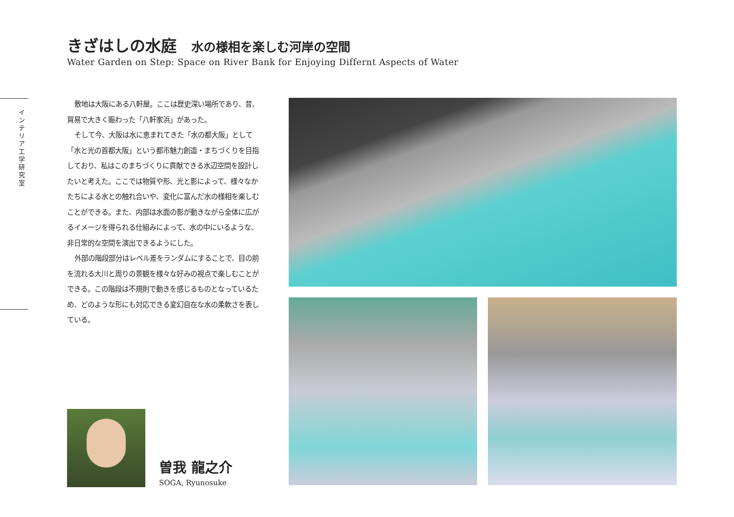きざはしの水庭 水の様相を楽しむ河岸の空間
Water Garden on Step: Space on River Bank for Enjoying Differnt Aspects of Water
インテリア工学研究室
敷地は大阪にある八軒屋。ここは歴史深い場所であり、昔、貿易で大きく賑わった「八軒家浜」があった。
そして今、大阪は水に恵まれてきた「水の都大阪」として「水と光の首都大阪」という都市魅力創造・まちづくりを目指しており、私はこのまちづくりに貢献できる水辺空間を設計したいと考えた。ここでは物質や形、光と影によって、様々なかたちによる水との触れ合いや、変化に富んだ水の様相を楽しむことができる。また、内部は水面の影が動きながら全体に広がるイメージを得られる仕組みによって、水の中にいるような、非日常的な空間を演出できるようにした。
外部の階段部分はレベル差をランダムにすることで、目の前を流れる大川と周りの景観を様々な好みの視点で楽しむことができる。この階段は不規則で動きを感じるものとなっているため、どのような形にも対応できる変幻自在な水の柔軟さを表している。
曽我 龍之介
SOGA, Ryunosuke